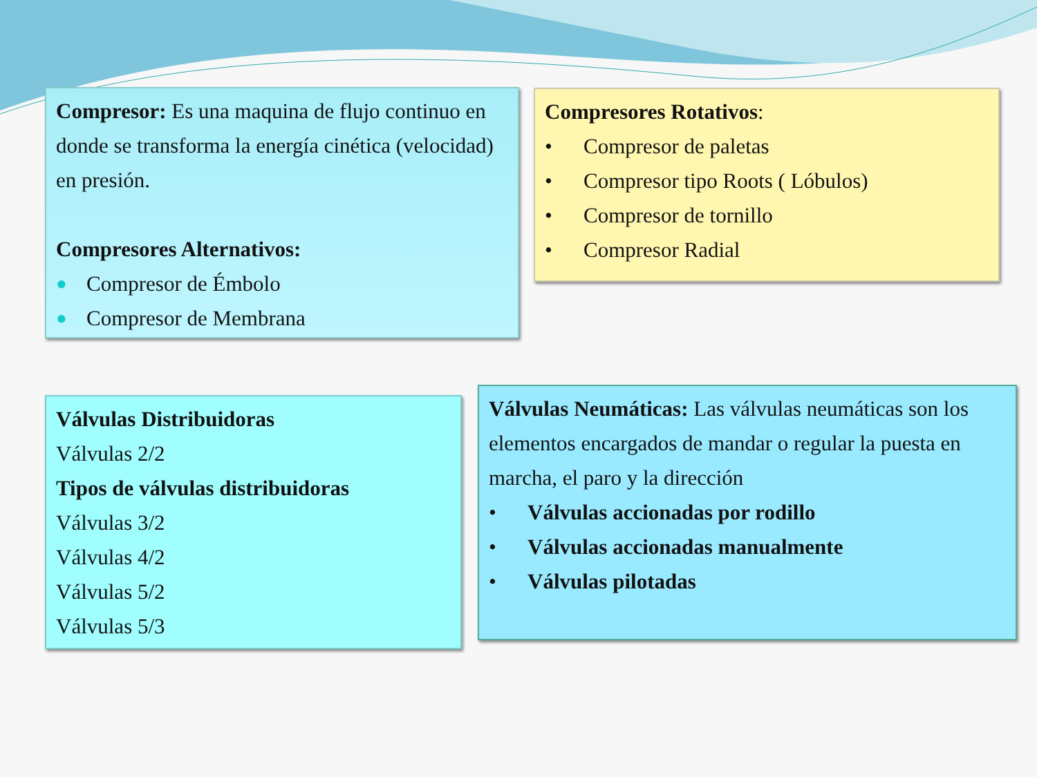Compresor: Es una maquina de flujo continuo en donde se transforma la energía cinética (velocidad) en presión.
Compresores Alternativos:
● Compresor de Émbolo
● Compresor de Membrana
Compresores Rotativos:
• Compresor de paletas
• Compresor tipo Roots ( Lóbulos)
• Compresor de tornillo
• Compresor Radial
Válvulas Distribuidoras
Válvulas 2/2
Tipos de válvulas distribuidoras
Válvulas 3/2
Válvulas 4/2
Válvulas 5/2
Válvulas 5/3
Válvulas Neumáticas: Las válvulas neumáticas son los elementos encargados de mandar o regular la puesta en marcha, el paro y la dirección
• Válvulas accionadas por rodillo
• Válvulas accionadas manualmente
• Válvulas pilotadas